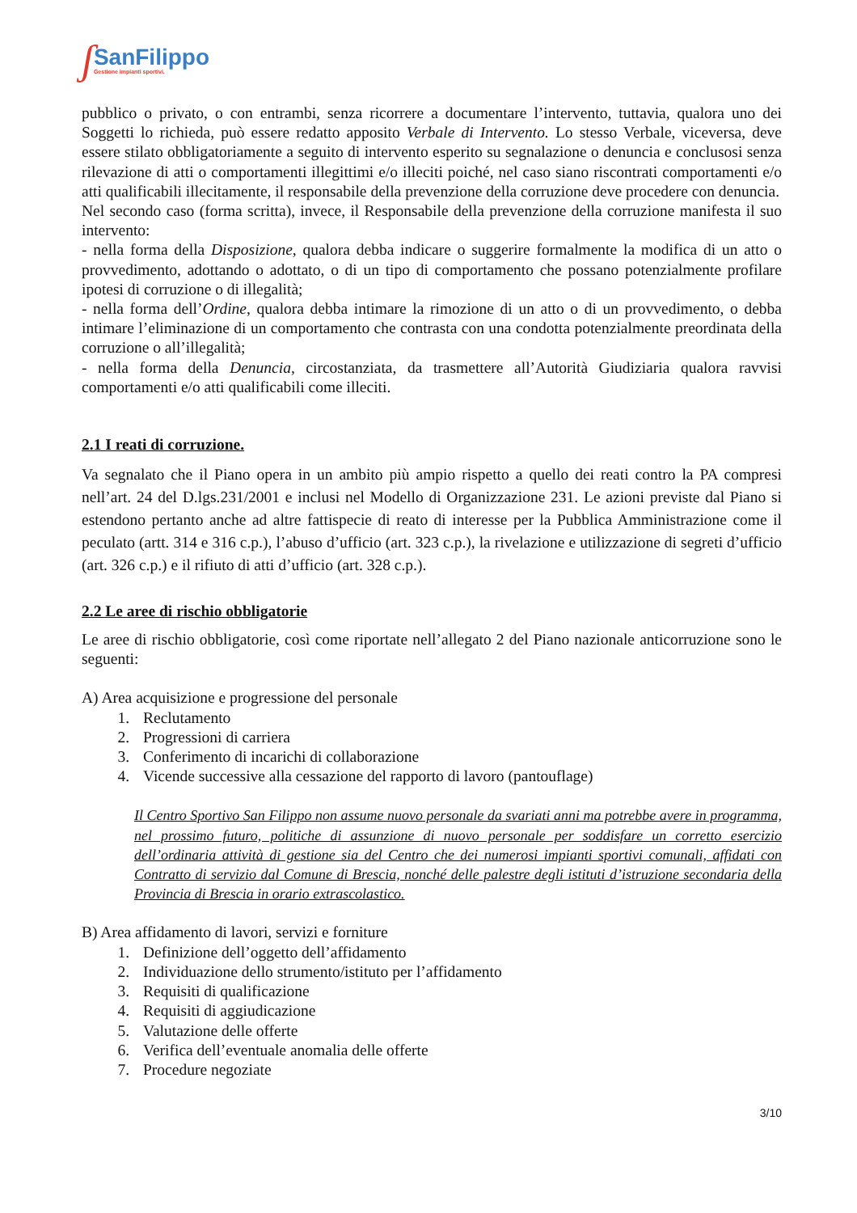ʃ
SanFilippo
Gestione impianti sportivi.
pubblico o privato, o con entrambi, senza ricorrere a documentare l’intervento, tuttavia, qualora uno dei Soggetti lo richieda, può essere redatto apposito Verbale di Intervento. Lo stesso Verbale, viceversa, deve essere stilato obbligatoriamente a seguito di intervento esperito su segnalazione o denuncia e conclusosi senza rilevazione di atti o comportamenti illegittimi e/o illeciti poiché, nel caso siano riscontrati comportamenti e/o atti qualificabili illecitamente, il responsabile della prevenzione della corruzione deve procedere con denuncia.
Nel secondo caso (forma scritta), invece, il Responsabile della prevenzione della corruzione manifesta il suo intervento:
- nella forma della Disposizione, qualora debba indicare o suggerire formalmente la modifica di un atto o provvedimento, adottando o adottato, o di un tipo di comportamento che possano potenzialmente profilare ipotesi di corruzione o di illegalità;
- nella forma dell’Ordine, qualora debba intimare la rimozione di un atto o di un provvedimento, o debba intimare l’eliminazione di un comportamento che contrasta con una condotta potenzialmente preordinata della corruzione o all’illegalità;
- nella forma della Denuncia, circostanziata, da trasmettere all’Autorità Giudiziaria qualora ravvisi comportamenti e/o atti qualificabili come illeciti.
2.1 I reati di corruzione.
Va segnalato che il Piano opera in un ambito più ampio rispetto a quello dei reati contro la PA compresi nell’art. 24 del D.lgs.231/2001 e inclusi nel Modello di Organizzazione 231. Le azioni previste dal Piano si estendono pertanto anche ad altre fattispecie di reato di interesse per la Pubblica Amministrazione come il peculato (artt. 314 e 316 c.p.), l’abuso d’ufficio (art. 323 c.p.), la rivelazione e utilizzazione di segreti d’ufficio (art. 326 c.p.) e il rifiuto di atti d’ufficio (art. 328 c.p.).
2.2 Le aree di rischio obbligatorie
Le aree di rischio obbligatorie, così come riportate nell’allegato 2 del Piano nazionale anticorruzione sono le seguenti:
A) Area acquisizione e progressione del personale
1. Reclutamento
2. Progressioni di carriera
3. Conferimento di incarichi di collaborazione
4. Vicende successive alla cessazione del rapporto di lavoro (pantouflage)
Il Centro Sportivo San Filippo non assume nuovo personale da svariati anni ma potrebbe avere in programma, nel prossimo futuro, politiche di assunzione di nuovo personale per soddisfare un corretto esercizio dell’ordinaria attività di gestione sia del Centro che dei numerosi impianti sportivi comunali, affidati con Contratto di servizio dal Comune di Brescia, nonché delle palestre degli istituti d’istruzione secondaria della Provincia di Brescia in orario extrascolastico.
B) Area affidamento di lavori, servizi e forniture
1. Definizione dell’oggetto dell’affidamento
2. Individuazione dello strumento/istituto per l’affidamento
3. Requisiti di qualificazione
4. Requisiti di aggiudicazione
5. Valutazione delle offerte
6. Verifica dell’eventuale anomalia delle offerte
7. Procedure negoziate
3/10